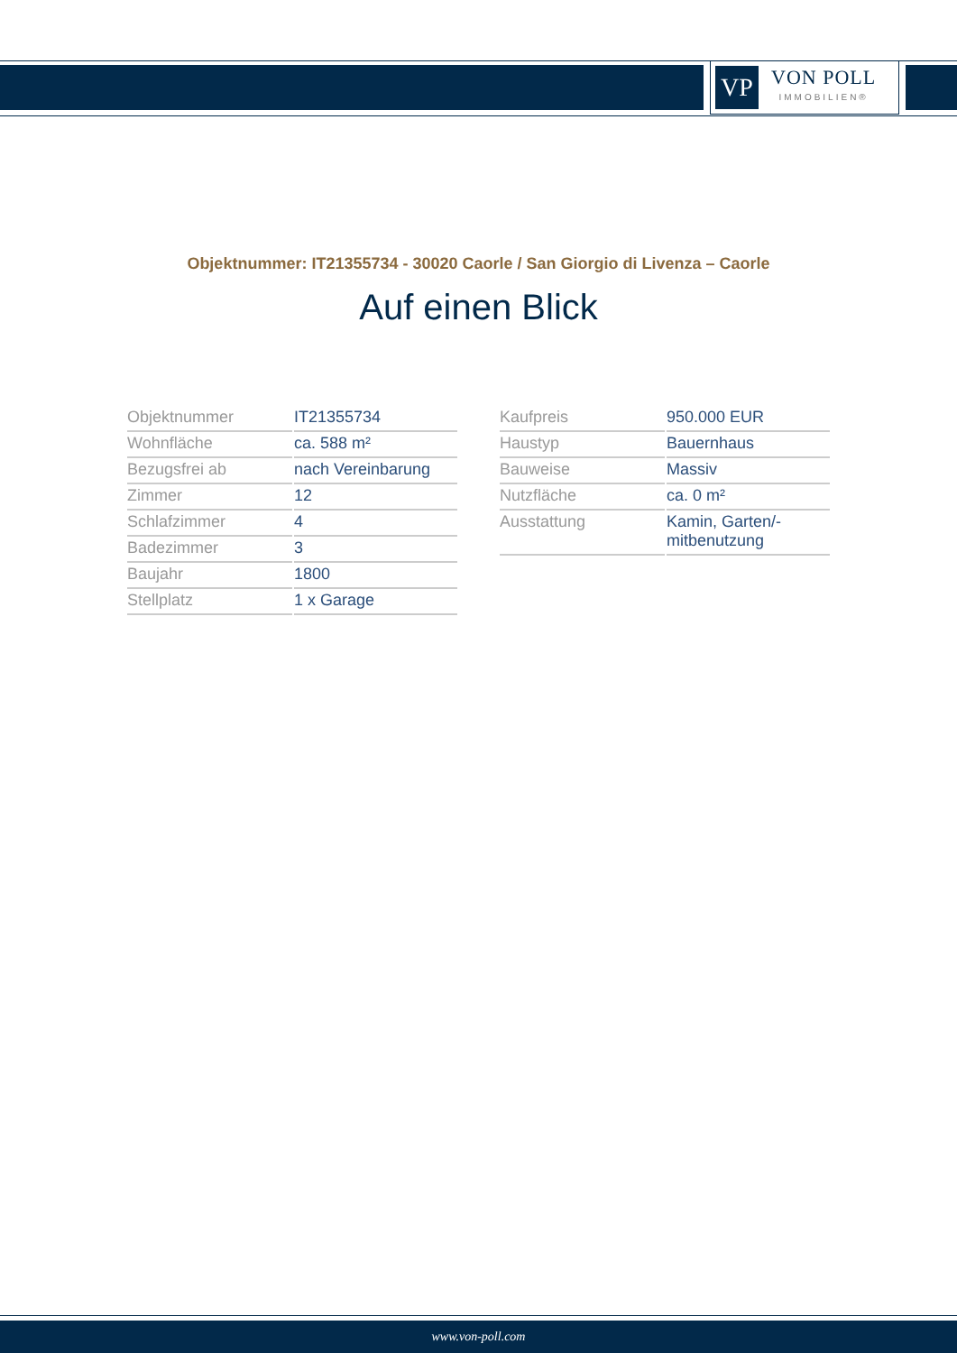VP
VON POLL
IMMOBILIEN®
Objektnummer: IT21355734 - 30020 Caorle / San Giorgio di Livenza – Caorle
Auf einen Blick
| Objektnummer | IT21355734 |
| Wohnfläche | ca. 588 m² |
| Bezugsfrei ab | nach Vereinbarung |
| Zimmer | 12 |
| Schlafzimmer | 4 |
| Badezimmer | 3 |
| Baujahr | 1800 |
| Stellplatz | 1 x Garage |
| Kaufpreis | 950.000 EUR |
| Haustyp | Bauernhaus |
| Bauweise | Massiv |
| Nutzfläche | ca. 0 m² |
| Ausstattung | Kamin, Garten/- mitbenutzung |
www.von-poll.com